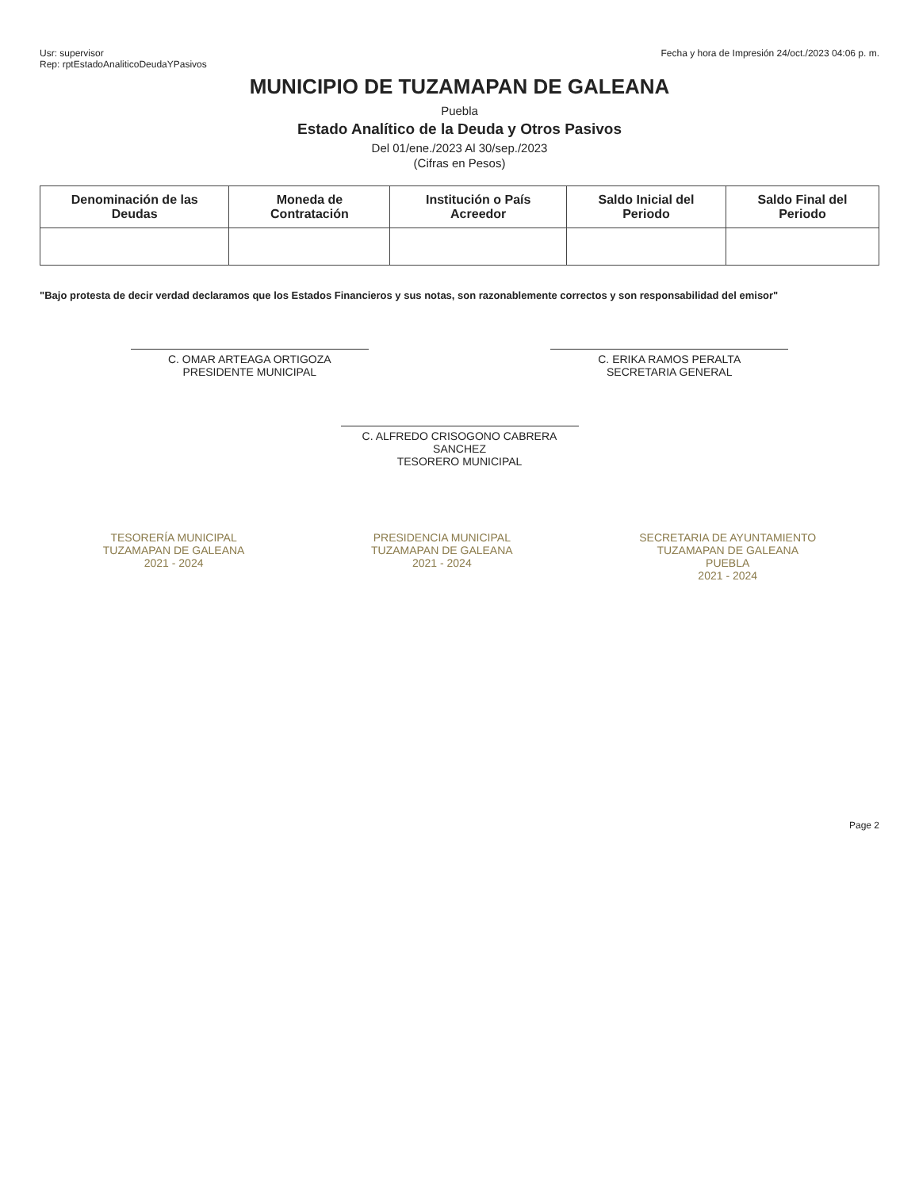Usr: supervisor
Rep: rptEstadoAnaliticoDeudaYPasivos
Fecha y hora de Impresión 24/oct./2023 04:06 p. m.
MUNICIPIO DE TUZAMAPAN DE GALEANA
Puebla
Estado Analítico de la Deuda y Otros Pasivos
Del 01/ene./2023 Al 30/sep./2023
(Cifras en Pesos)
| Denominación de las Deudas | Moneda de Contratación | Institución o País Acreedor | Saldo Inicial del Periodo | Saldo Final del Periodo |
| --- | --- | --- | --- | --- |
"Bajo protesta de decir verdad declaramos que los Estados Financieros y sus notas, son razonablemente correctos y son responsabilidad del emisor"
C. OMAR ARTEAGA ORTIGOZA
PRESIDENTE MUNICIPAL
C. ERIKA RAMOS PERALTA
SECRETARIA GENERAL
C. ALFREDO CRISOGONO CABRERA SANCHEZ
TESORERO MUNICIPAL
TESORERÍA MUNICIPAL
TUZAMAPAN DE GALEANA
2021 - 2024
PRESIDENCIA MUNICIPAL
TUZAMAPAN DE GALEANA
2021 - 2024
SECRETARIA DE AYUNTAMIENTO
TUZAMAPAN DE GALEANA
PUEBLA
2021 - 2024
Page 2